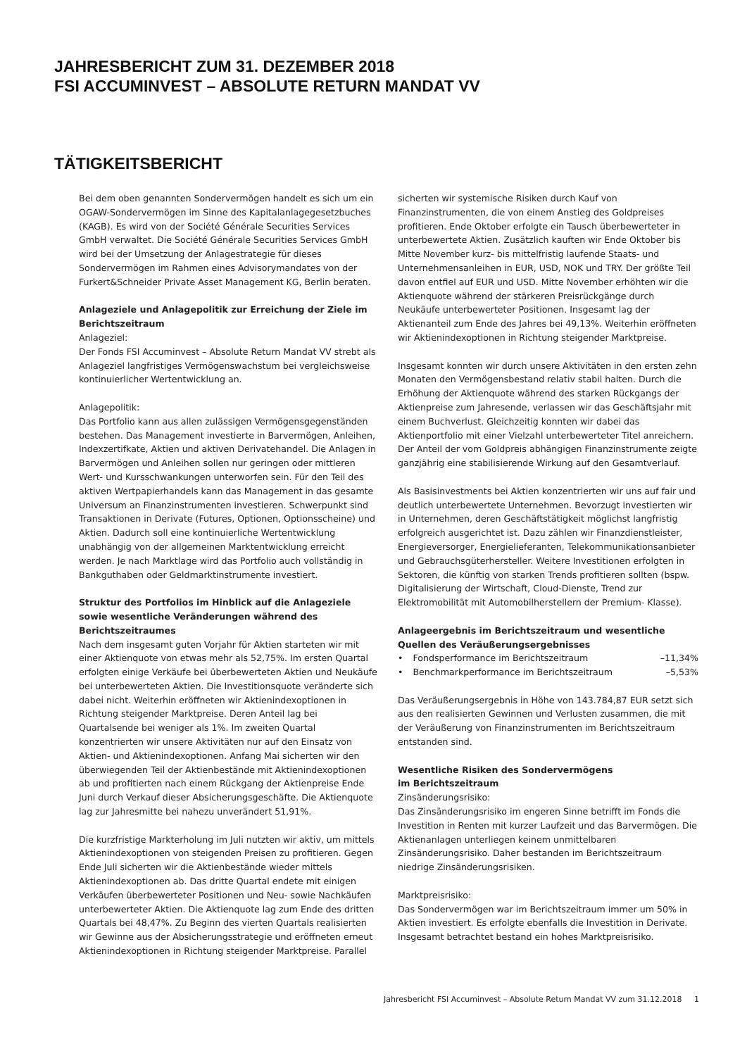JAHRESBERICHT ZUM 31. DEZEMBER 2018
FSI ACCUMINVEST – ABSOLUTE RETURN MANDAT VV
TÄTIGKEITSBERICHT
Bei dem oben genannten Sondervermögen handelt es sich um ein OGAW-Sondervermögen im Sinne des Kapitalanlagegesetzbuches (KAGB). Es wird von der Société Générale Securities Services GmbH verwaltet. Die Société Générale Securities Services GmbH wird bei der Umsetzung der Anlagestrategie für dieses Sondervermögen im Rahmen eines Advisorymandates von der Furkert&Schneider Private Asset Management KG, Berlin beraten.
Anlageziele und Anlagepolitik zur Erreichung der Ziele im Berichtszeitraum
Anlageziel:
Der Fonds FSI Accuminvest – Absolute Return Mandat VV strebt als Anlageziel langfristiges Vermögenswachstum bei vergleichsweise kontinuierlicher Wertentwicklung an.
Anlagepolitik:
Das Portfolio kann aus allen zulässigen Vermögensgegenständen bestehen. Das Management investierte in Barvermögen, Anleihen, Indexzertifkate, Aktien und aktiven Derivatehandel. Die Anlagen in Barvermögen und Anleihen sollen nur geringen oder mittleren Wert- und Kursschwankungen unterworfen sein. Für den Teil des aktiven Wertpapierhandels kann das Management in das gesamte Universum an Finanzinstrumenten investieren. Schwerpunkt sind Transaktionen in Derivate (Futures, Optionen, Optionsscheine) und Aktien. Dadurch soll eine kontinuierliche Wertentwicklung unabhängig von der allgemeinen Marktentwicklung erreicht werden. Je nach Marktlage wird das Portfolio auch vollständig in Bankguthaben oder Geldmarktinstrumente investiert.
Struktur des Portfolios im Hinblick auf die Anlageziele sowie wesentliche Veränderungen während des Berichtszeitraumes
Nach dem insgesamt guten Vorjahr für Aktien starteten wir mit einer Aktienquote von etwas mehr als 52,75%. Im ersten Quartal erfolgten einige Verkäufe bei überbewerteten Aktien und Neukäufe bei unterbewerteten Aktien. Die Investitionsquote veränderte sich dabei nicht. Weiterhin eröffneten wir Aktienindexoptionen in Richtung steigender Marktpreise. Deren Anteil lag bei Quartalsende bei weniger als 1%. Im zweiten Quartal konzentrierten wir unsere Aktivitäten nur auf den Einsatz von Aktien- und Aktienindexoptionen. Anfang Mai sicherten wir den überwiegenden Teil der Aktienbestände mit Aktienindexoptionen ab und profitierten nach einem Rückgang der Aktienpreise Ende Juni durch Verkauf dieser Absicherungsgeschäfte. Die Aktienquote lag zur Jahresmitte bei nahezu unverändert 51,91%.
Die kurzfristige Markterholung im Juli nutzten wir aktiv, um mittels Aktienindexoptionen von steigenden Preisen zu profitieren. Gegen Ende Juli sicherten wir die Aktienbestände wieder mittels Aktienindexoptionen ab. Das dritte Quartal endete mit einigen Verkäufen überbewerteter Positionen und Neu- sowie Nachkäufen unterbewerteter Aktien. Die Aktienquote lag zum Ende des dritten Quartals bei 48,47%. Zu Beginn des vierten Quartals realisierten wir Gewinne aus der Absicherungsstrategie und eröffneten erneut Aktienindexoptionen in Richtung steigender Marktpreise. Parallel
sicherten wir systemische Risiken durch Kauf von Finanzinstrumenten, die von einem Anstieg des Goldpreises profitieren. Ende Oktober erfolgte ein Tausch überbewerteter in unterbewertete Aktien. Zusätzlich kauften wir Ende Oktober bis Mitte November kurz- bis mittelfristig laufende Staats- und Unternehmensanleihen in EUR, USD, NOK und TRY. Der größte Teil davon entfiel auf EUR und USD. Mitte November erhöhten wir die Aktienquote während der stärkeren Preisrückgänge durch Neukäufe unterbewerteter Positionen. Insgesamt lag der Aktienanteil zum Ende des Jahres bei 49,13%. Weiterhin eröffneten wir Aktienindexoptionen in Richtung steigender Marktpreise.
Insgesamt konnten wir durch unsere Aktivitäten in den ersten zehn Monaten den Vermögensbestand relativ stabil halten. Durch die Erhöhung der Aktienquote während des starken Rückgangs der Aktienpreise zum Jahresende, verlassen wir das Geschäftsjahr mit einem Buchverlust. Gleichzeitig konnten wir dabei das Aktienportfolio mit einer Vielzahl unterbewerteter Titel anreichern. Der Anteil der vom Goldpreis abhängigen Finanzinstrumente zeigte ganzjährig eine stabilisierende Wirkung auf den Gesamtverlauf.
Als Basisinvestments bei Aktien konzentrierten wir uns auf fair und deutlich unterbewertete Unternehmen. Bevorzugt investierten wir in Unternehmen, deren Geschäftstätigkeit möglichst langfristig erfolgreich ausgerichtet ist. Dazu zählen wir Finanzdienstleister, Energieversorger, Energielieferanten, Telekommunikationsanbieter und Gebrauchsgüterhersteller. Weitere Investitionen erfolgten in Sektoren, die künftig von starken Trends profitieren sollten (bspw. Digitalisierung der Wirtschaft, Cloud-Dienste, Trend zur Elektromobilität mit Automobilherstellern der Premium- Klasse).
Anlageergebnis im Berichtszeitraum und wesentliche Quellen des Veräußerungsergebnisses
• Fondsperformance im Berichtszeitraum –11,34%
• Benchmarkperformance im Berichtszeitraum –5,53%
Das Veräußerungsergebnis in Höhe von 143.784,87 EUR setzt sich aus den realisierten Gewinnen und Verlusten zusammen, die mit der Veräußerung von Finanzinstrumenten im Berichtszeitraum entstanden sind.
Wesentliche Risiken des Sondervermögens
im Berichtszeitraum
Zinsänderungsrisiko:
Das Zinsänderungsrisiko im engeren Sinne betrifft im Fonds die Investition in Renten mit kurzer Laufzeit und das Barvermögen. Die Aktienanlagen unterliegen keinem unmittelbaren Zinsänderungsrisiko. Daher bestanden im Berichtszeitraum niedrige Zinsänderungsrisiken.
Marktpreisrisiko:
Das Sondervermögen war im Berichtszeitraum immer um 50% in Aktien investiert. Es erfolgte ebenfalls die Investition in Derivate. Insgesamt betrachtet bestand ein hohes Marktpreisrisiko.
Jahresbericht FSI Accuminvest – Absolute Return Mandat VV zum 31.12.2018 1